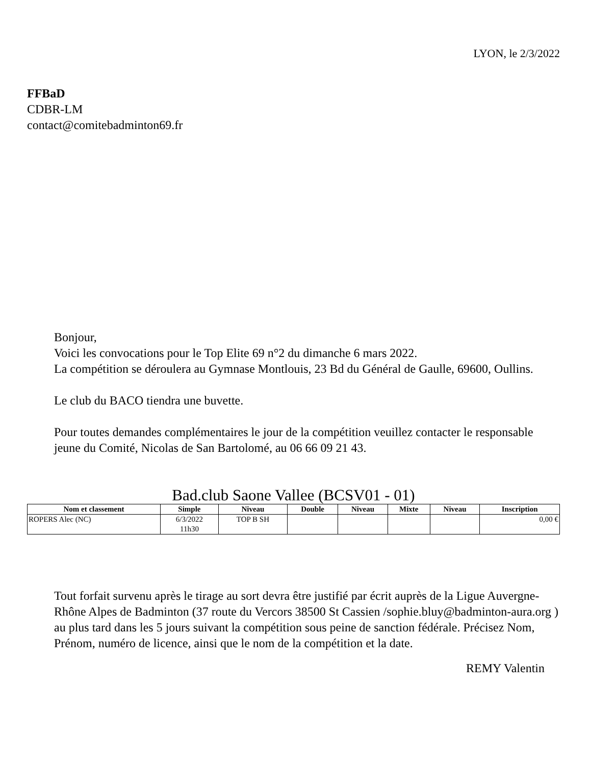LYON, le 2/3/2022
FFBaD
CDBR-LM
contact@comitebadminton69.fr
Bonjour,
Voici les convocations pour le Top Elite 69 n°2 du dimanche 6 mars 2022.
La compétition se déroulera au Gymnase Montlouis, 23 Bd du Général de Gaulle, 69600, Oullins.
Le club du BACO tiendra une buvette.
Pour toutes demandes complémentaires le jour de la compétition veuillez contacter le responsable jeune du Comité, Nicolas de San Bartolomé, au 06 66 09 21 43.
Bad.club Saone Vallee (BCSV01 - 01)
| Nom et classement | Simple | Niveau | Double | Niveau | Mixte | Niveau | Inscription |
| --- | --- | --- | --- | --- | --- | --- | --- |
| ROPERS Alec (NC) | 6/3/2022 11h30 | TOP B SH | | | | | 0,00 € |
Tout forfait survenu après le tirage au sort devra être justifié par écrit auprès de la Ligue Auvergne-Rhône Alpes de Badminton (37 route du Vercors 38500 St Cassien /sophie.bluy@badminton-aura.org ) au plus tard dans les 5 jours suivant la compétition sous peine de sanction fédérale. Précisez Nom, Prénom, numéro de licence, ainsi que le nom de la compétition et la date.
REMY Valentin